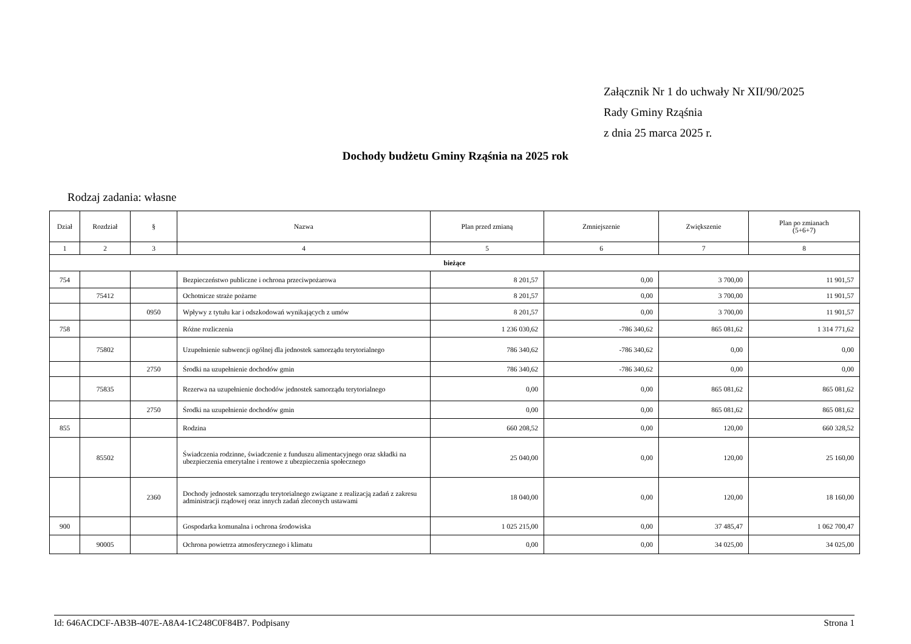Załącznik Nr 1 do uchwały Nr XII/90/2025
Rady Gminy Rząśnia
z dnia 25 marca 2025 r.
Dochody budżetu Gminy Rząśnia na 2025 rok
Rodzaj zadania: własne
| Dział | Rozdział | § | Nazwa | Plan przed zmianą | Zmniejszenie | Zwiększenie | Plan po zmianach (5+6+7) |
| --- | --- | --- | --- | --- | --- | --- | --- |
| 1 | 2 | 3 | 4 | 5 | 6 | 7 | 8 |
| bieżące | | | | | | | |
| 754 | | | Bezpieczeństwo publiczne i ochrona przeciwpożarowa | 8 201,57 | 0,00 | 3 700,00 | 11 901,57 |
| | 75412 | | Ochotnicze straże pożarne | 8 201,57 | 0,00 | 3 700,00 | 11 901,57 |
| | | 0950 | Wpływy z tytułu kar i odszkodowań wynikających z umów | 8 201,57 | 0,00 | 3 700,00 | 11 901,57 |
| 758 | | | Różne rozliczenia | 1 236 030,62 | -786 340,62 | 865 081,62 | 1 314 771,62 |
| | 75802 | | Uzupełnienie subwencji ogólnej dla jednostek samorządu terytorialnego | 786 340,62 | -786 340,62 | 0,00 | 0,00 |
| | | 2750 | Środki na uzupełnienie dochodów gmin | 786 340,62 | -786 340,62 | 0,00 | 0,00 |
| | 75835 | | Rezerwa na uzupełnienie dochodów jednostek samorządu terytorialnego | 0,00 | 0,00 | 865 081,62 | 865 081,62 |
| | | 2750 | Środki na uzupełnienie dochodów gmin | 0,00 | 0,00 | 865 081,62 | 865 081,62 |
| 855 | | | Rodzina | 660 208,52 | 0,00 | 120,00 | 660 328,52 |
| | 85502 | | Świadczenia rodzinne, świadczenie z funduszu alimentacyjnego oraz składki na ubezpieczenia emerytalne i rentowe z ubezpieczenia społecznego | 25 040,00 | 0,00 | 120,00 | 25 160,00 |
| | | 2360 | Dochody jednostek samorządu terytorialnego związane z realizacją zadań z zakresu administracji rządowej oraz innych zadań zleconych ustawami | 18 040,00 | 0,00 | 120,00 | 18 160,00 |
| 900 | | | Gospodarka komunalna i ochrona środowiska | 1 025 215,00 | 0,00 | 37 485,47 | 1 062 700,47 |
| | 90005 | | Ochrona powietrza atmosferycznego i klimatu | 0,00 | 0,00 | 34 025,00 | 34 025,00 |
Id: 646ACDCF-AB3B-407E-A8A4-1C248C0F84B7. Podpisany Strona 1